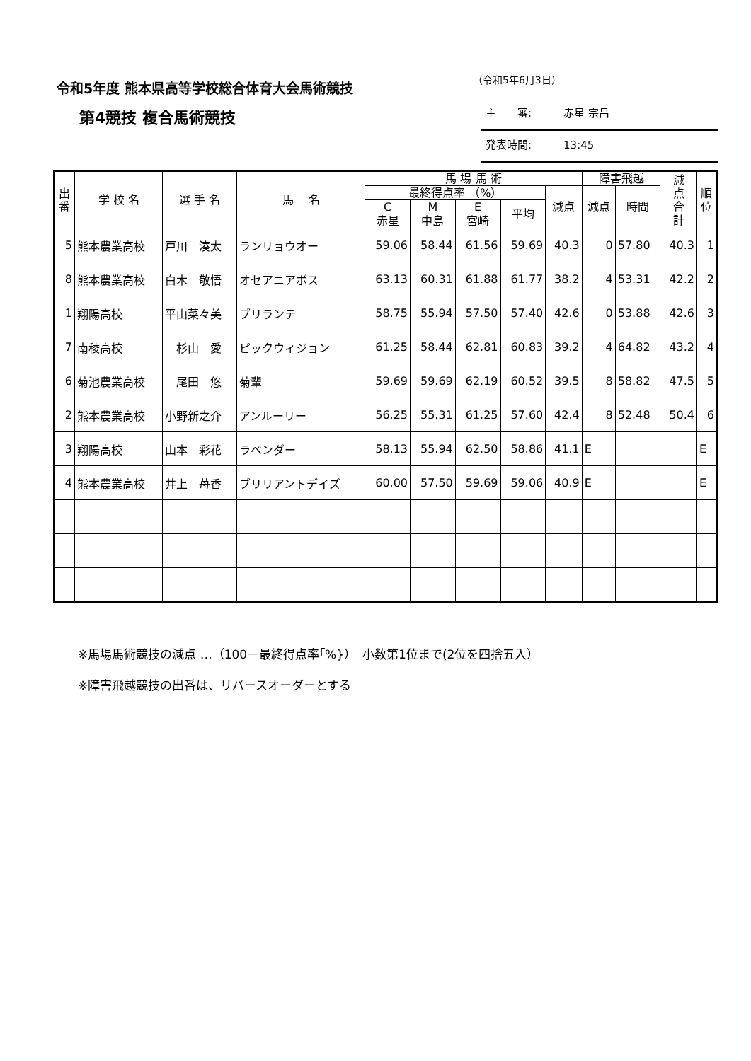令和5年度 熊本県高等学校総合体育大会馬術競技
（令和5年6月3日）
第4競技 複合馬術競技
主　　審:　　　赤星 宗昌
発表時間:　　　13:45
| 出 番 | 学 校 名 | 選 手 名 | 馬 名 | 馬 場 馬 術 | | | | | 障害飛越 | | 減 点 合 計 | 順 位 |
| --- | --- | --- | --- | --- | --- | --- | --- | --- | --- | --- | --- | --- |
| | | | | 最終得点率 （%） | | | | 減点 | 減点 | 時間 | | |
| | | | | C | M | E | 平均 | | | | | |
| | | | | 赤星 | 中島 | 宮崎 | | | | | | |
| 5 | 熊本農業高校 | 戸川 湊太 | ランリョウオー | 59.06 | 58.44 | 61.56 | 59.69 | 40.3 | 0 | 57.80 | 40.3 | 1 |
| 8 | 熊本農業高校 | 白木 敬悟 | オセアニアボス | 63.13 | 60.31 | 61.88 | 61.77 | 38.2 | 4 | 53.31 | 42.2 | 2 |
| 1 | 翔陽高校 | 平山菜々美 | ブリランテ | 58.75 | 55.94 | 57.50 | 57.40 | 42.6 | 0 | 53.88 | 42.6 | 3 |
| 7 | 南稜高校 | 杉山 愛 | ピックウィジョン | 61.25 | 58.44 | 62.81 | 60.83 | 39.2 | 4 | 64.82 | 43.2 | 4 |
| 6 | 菊池農業高校 | 尾田 悠 | 菊輩 | 59.69 | 59.69 | 62.19 | 60.52 | 39.5 | 8 | 58.82 | 47.5 | 5 |
| 2 | 熊本農業高校 | 小野新之介 | アンルーリー | 56.25 | 55.31 | 61.25 | 57.60 | 42.4 | 8 | 52.48 | 50.4 | 6 |
| 3 | 翔陽高校 | 山本 彩花 | ラベンダー | 58.13 | 55.94 | 62.50 | 58.86 | 41.1 | E | | | E |
| 4 | 熊本農業高校 | 井上 苺香 | ブリリアントデイズ | 60.00 | 57.50 | 59.69 | 59.06 | 40.9 | E | | | E |
※馬場馬術競技の減点 …（100－最終得点率｢%}）　小数第1位まで(2位を四捨五入）
※障害飛越競技の出番は、リバースオーダーとする